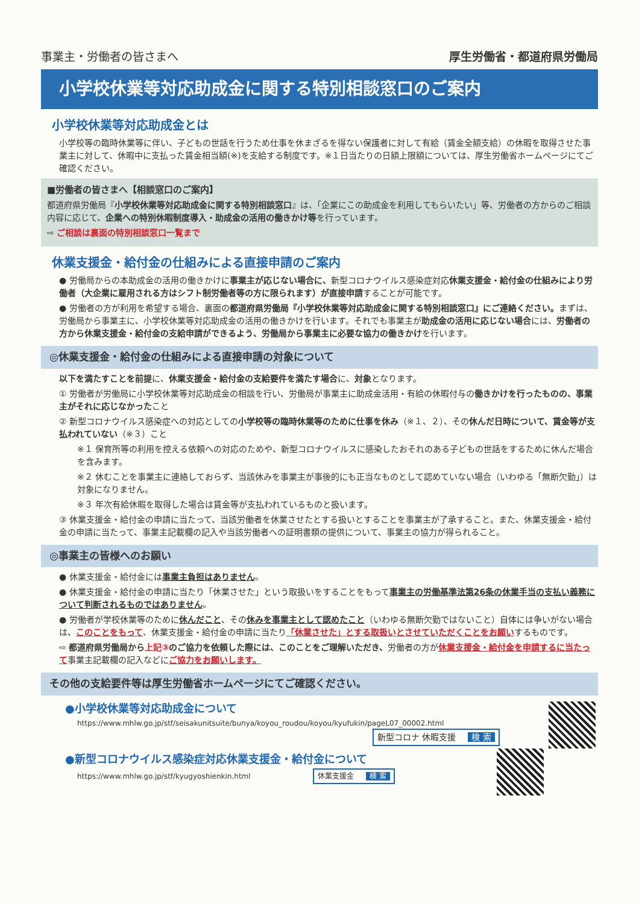事業主・労働者の皆さまへ 厚生労働省・都道府県労働局
小学校休業等対応助成金に関する特別相談窓口のご案内
小学校休業等対応助成金とは
小学校等の臨時休業等に伴い、子どもの世話を行うため仕事を休まざるを得ない保護者に対して有給（賃金全額支給）の休暇を取得させた事業主に対して、休暇中に支払った賃金相当額(※)を支給する制度です。※１日当たりの日額上限額については、厚生労働省ホームページにてご確認ください。
■労働者の皆さまへ【相談窓口のご案内】
都道府県労働局『小学校休業等対応助成金に関する特別相談窓口』は、「企業にこの助成金を利用してもらいたい」等、労働者の方からのご相談内容に応じて、企業への特別休暇制度導入・助成金の活用の働きかけ等を行っています。
⇨ ご相談は裏面の特別相談窓口一覧まで
休業支援金・給付金の仕組みによる直接申請のご案内
● 労働局からの本助成金の活用の働きかけに事業主が応じない場合に、新型コロナウイルス感染症対応休業支援金・給付金の仕組みにより労働者（大企業に雇用される方はシフト制労働者等の方に限られます）が直接申請することが可能です。
● 労働者の方が利用を希望する場合、裏面の都道府県労働局『小学校休業等対応助成金に関する特別相談窓口』にご連絡ください。まずは、労働局から事業主に、小学校休業等対応助成金の活用の働きかけを行います。それでも事業主が助成金の活用に応じない場合には、労働者の方から休業支援金・給付金の支給申請ができるよう、労働局から事業主に必要な協力の働きかけを行います。
◎休業支援金・給付金の仕組みによる直接申請の対象について
以下を満たすことを前提に、休業支援金・給付金の支給要件を満たす場合に、対象となります。
① 労働者が労働局に小学校休業等対応助成金の相談を行い、労働局が事業主に助成金活用・有給の休暇付与の働きかけを行ったものの、事業主がそれに応じなかったこと
② 新型コロナウイルス感染症への対応としての小学校等の臨時休業等のために仕事を休み（※１、２）、その休んだ日時について、賃金等が支払われていない（※３）こと
※１ 保育所等の利用を控える依頼への対応のためや、新型コロナウイルスに感染したおそれのある子どもの世話をするために休んだ場合を含みます。
※２ 休むことを事業主に連絡しておらず、当該休みを事業主が事後的にも正当なものとして認めていない場合（いわゆる「無断欠勤」）は対象になりません。
※３ 年次有給休暇を取得した場合は賃金等が支払われているものと扱います。
③ 休業支援金・給付金の申請に当たって、当該労働者を休業させたとする扱いとすることを事業主が了承すること。また、休業支援金・給付金の申請に当たって、事業主記載欄の記入や当該労働者への証明書類の提供について、事業主の協力が得られること。
◎事業主の皆様へのお願い
● 休業支援金・給付金には事業主負担はありません。
● 休業支援金・給付金の申請に当たり「休業させた」という取扱いをすることをもって事業主の労働基準法第26条の休業手当の支払い義務について判断されるものではありません。
● 労働者が学校休業等のために休んだこと、その休みを事業主として認めたこと（いわゆる無断欠勤ではないこと）自体には争いがない場合は、このことをもって、休業支援金・給付金の申請に当たり「休業させた」とする取扱いとさせていただくことをお願いするものです。
⇨ 都道府県労働局から上記③のご協力を依頼した際には、このことをご理解いただき、労働者の方が休業支援金・給付金を申請するに当たって事業主記載欄の記入などにご協力をお願いします。
その他の支給要件等は厚生労働省ホームページにてご確認ください。
●小学校休業等対応助成金について
https://www.mhlw.go.jp/stf/seisakunitsuite/bunya/koyou_roudou/koyou/kyufukin/pageL07_00002.html
新型コロナ 休暇支援 検 索
●新型コロナウイルス感染症対応休業支援金・給付金について
https://www.mhlw.go.jp/stf/kyugyoshienkin.html 休業支援金 検 索